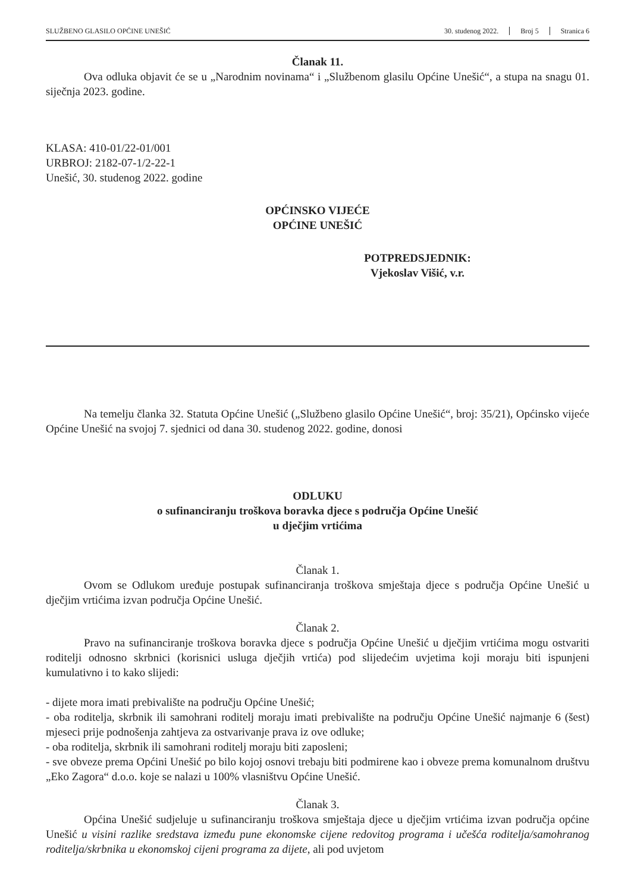SLUŽBENO GLASILO OPĆINE UNEŠIĆ 30. studenog 2022. Broj 5 Stranica 6
Članak 11.
Ova odluka objavit će se u „Narodnim novinama“ i „Službenom glasilu Općine Unešić“, a stupa na snagu 01. siječnja 2023. godine.
KLASA: 410-01/22-01/001
URBROJ: 2182-07-1/2-22-1
Unešić, 30. studenog 2022. godine
OPĆINSKO VIJEĆE
OPĆINE UNEŠIĆ
POTPREDSJEDNIK:
Vjekoslav Višić, v.r.
Na temelju članka 32. Statuta Općine Unešić („Službeno glasilo Općine Unešić“, broj: 35/21), Općinsko vijeće Općine Unešić na svojoj 7. sjednici od dana 30. studenog 2022. godine, donosi
ODLUKU
o sufinanciranju troškova boravka djece s područja Općine Unešić
u dječjim vrtićima
Članak 1.
Ovom se Odlukom uređuje postupak sufinanciranja troškova smještaja djece s područja Općine Unešić u dječjim vrtićima izvan područja Općine Unešić.
Članak 2.
Pravo na sufinanciranje troškova boravka djece s područja Općine Unešić u dječjim vrtićima mogu ostvariti roditelji odnosno skrbnici (korisnici usluga dječjih vrtića) pod slijedećim uvjetima koji moraju biti ispunjeni kumulativno i to kako slijedi:
- dijete mora imati prebivalište na području Općine Unešić;
- oba roditelja, skrbnik ili samohrani roditelj moraju imati prebivalište na području Općine Unešić najmanje 6 (šest) mjeseci prije podnošenja zahtjeva za ostvarivanje prava iz ove odluke;
- oba roditelja, skrbnik ili samohrani roditelj moraju biti zaposleni;
- sve obveze prema Općini Unešić po bilo kojoj osnovi trebaju biti podmirene kao i obveze prema komunalnom društvu „Eko Zagora“ d.o.o. koje se nalazi u 100% vlasništvu Općine Unešić.
Članak 3.
Općina Unešić sudjeluje u sufinanciranju troškova smještaja djece u dječjim vrtićima izvan područja općine Unešić u visini razlike sredstava između pune ekonomske cijene redovitog programa i učešća roditelja/samohranog roditelja/skrbnika u ekonomskoj cijeni programa za dijete, ali pod uvjetom